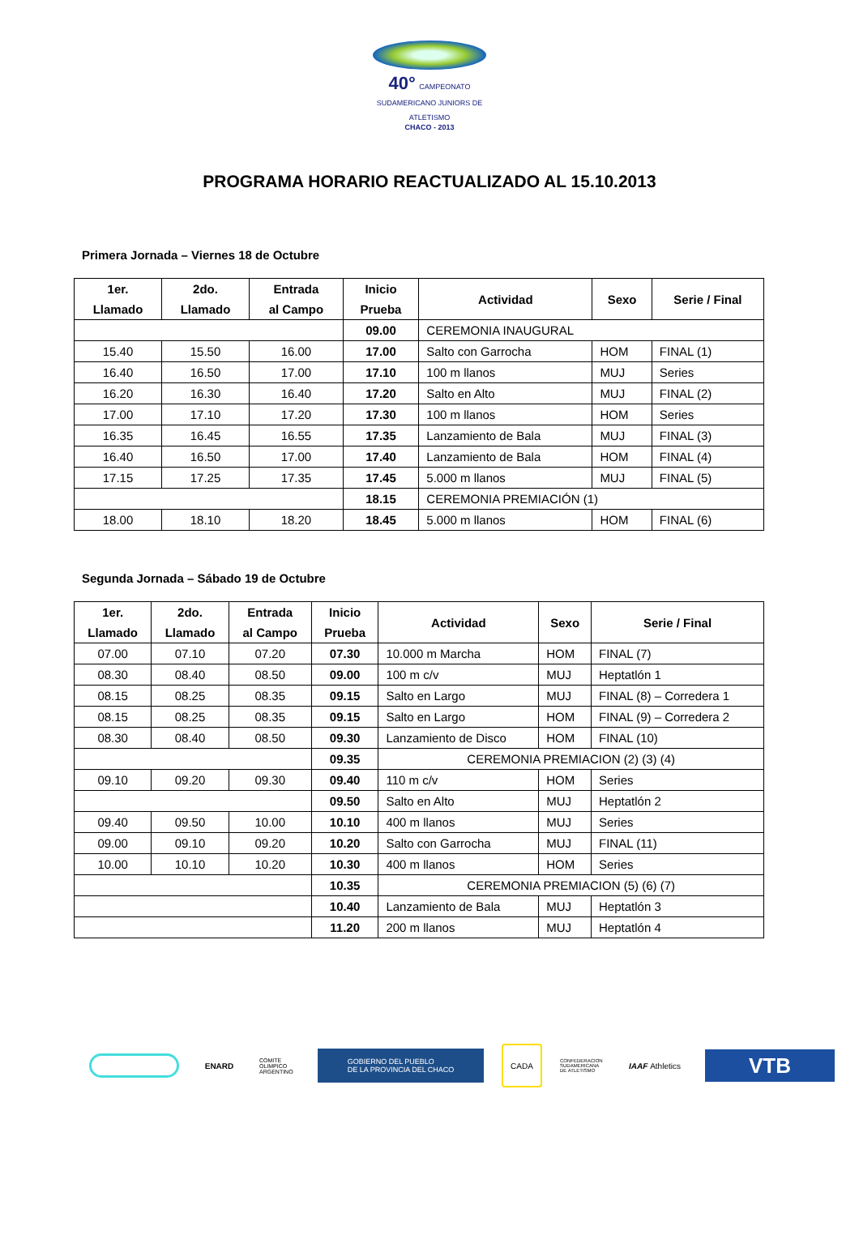40° CAMPEONATO SUDAMERICANO JUNIORS DE ATLETISMO
CHACO - 2013
PROGRAMA HORARIO REACTUALIZADO AL 15.10.2013
Primera Jornada – Viernes 18 de Octubre
| 1er. Llamado | 2do. Llamado | Entrada al Campo | Inicio Prueba | Actividad | Sexo | Serie / Final |
| --- | --- | --- | --- | --- | --- | --- |
| | | | 09.00 | CEREMONIA INAUGURAL | | |
| 15.40 | 15.50 | 16.00 | 17.00 | Salto con Garrocha | HOM | FINAL (1) |
| 16.40 | 16.50 | 17.00 | 17.10 | 100 m llanos | MUJ | Series |
| 16.20 | 16.30 | 16.40 | 17.20 | Salto en Alto | MUJ | FINAL (2) |
| 17.00 | 17.10 | 17.20 | 17.30 | 100 m llanos | HOM | Series |
| 16.35 | 16.45 | 16.55 | 17.35 | Lanzamiento de Bala | MUJ | FINAL (3) |
| 16.40 | 16.50 | 17.00 | 17.40 | Lanzamiento de Bala | HOM | FINAL (4) |
| 17.15 | 17.25 | 17.35 | 17.45 | 5.000 m llanos | MUJ | FINAL (5) |
| | | | 18.15 | CEREMONIA PREMIACIÓN (1) | | |
| 18.00 | 18.10 | 18.20 | 18.45 | 5.000 m llanos | HOM | FINAL (6) |
Segunda Jornada – Sábado 19 de Octubre
| 1er. Llamado | 2do. Llamado | Entrada al Campo | Inicio Prueba | Actividad | Sexo | Serie / Final |
| --- | --- | --- | --- | --- | --- | --- |
| 07.00 | 07.10 | 07.20 | 07.30 | 10.000 m Marcha | HOM | FINAL (7) |
| 08.30 | 08.40 | 08.50 | 09.00 | 100 m c/v | MUJ | Heptatlón 1 |
| 08.15 | 08.25 | 08.35 | 09.15 | Salto en Largo | MUJ | FINAL (8) – Corredera 1 |
| 08.15 | 08.25 | 08.35 | 09.15 | Salto en Largo | HOM | FINAL (9) – Corredera 2 |
| 08.30 | 08.40 | 08.50 | 09.30 | Lanzamiento de Disco | HOM | FINAL (10) |
| | | | 09.35 | CEREMONIA PREMIACION (2) (3) (4) | | |
| 09.10 | 09.20 | 09.30 | 09.40 | 110 m c/v | HOM | Series |
| | | | 09.50 | Salto en Alto | MUJ | Heptatlón 2 |
| 09.40 | 09.50 | 10.00 | 10.10 | 400 m llanos | MUJ | Series |
| 09.00 | 09.10 | 09.20 | 10.20 | Salto con Garrocha | MUJ | FINAL (11) |
| 10.00 | 10.10 | 10.20 | 10.30 | 400 m llanos | HOM | Series |
| | | | 10.35 | CEREMONIA PREMIACION (5) (6) (7) | | |
| | | | 10.40 | Lanzamiento de Bala | MUJ | Heptatlón 3 |
| | | | 11.20 | 200 m llanos | MUJ | Heptatlón 4 |
ENARD
COMITE OLIMPICO ARGENTINO
GOBIERNO DEL PUEBLO
DE LA PROVINCIA DEL CHACO
CADA
CONFEDERACION SUDAMERICANA DE ATLETISMO
IAAF Athletics
VTB